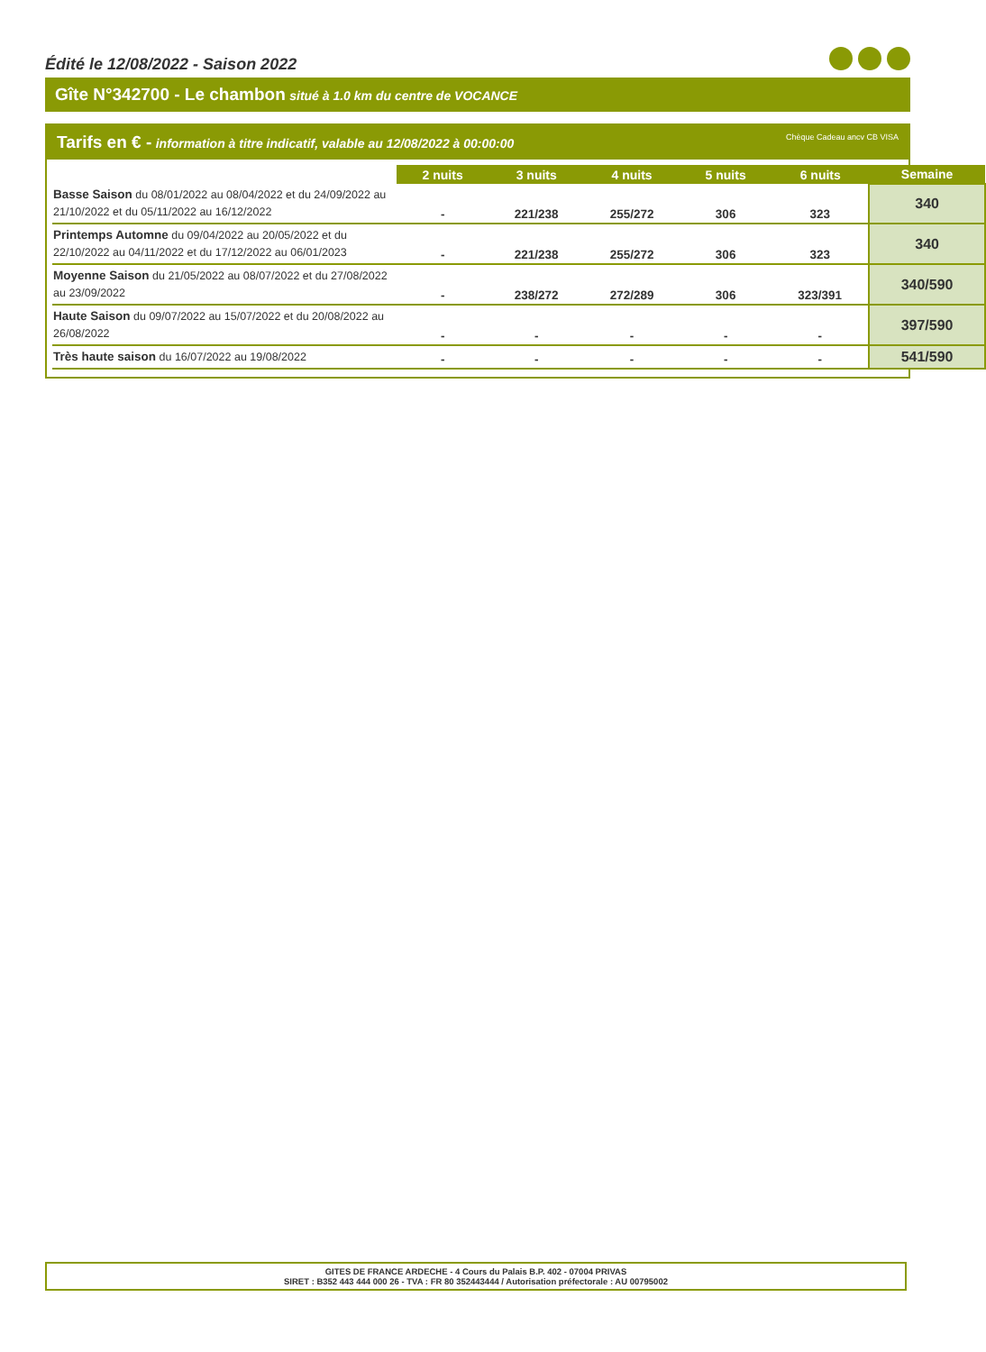Édité le 12/08/2022 - Saison 2022
Gîte N°342700 - Le chambon situé à 1.0 km du centre de VOCANCE
Tarifs en € - information à titre indicatif, valable au 12/08/2022 à 00:00:00
Chèque Cadeau ancv CB VISA
| | 2 nuits | 3 nuits | 4 nuits | 5 nuits | 6 nuits | Semaine |
| --- | --- | --- | --- | --- | --- | --- |
| Basse Saison du 08/01/2022 au 08/04/2022 et du 24/09/2022 au 21/10/2022 et du 05/11/2022 au 16/12/2022 | - | 221/238 | 255/272 | 306 | 323 | 340 |
| Printemps Automne du 09/04/2022 au 20/05/2022 et du 22/10/2022 au 04/11/2022 et du 17/12/2022 au 06/01/2023 | - | 221/238 | 255/272 | 306 | 323 | 340 |
| Moyenne Saison du 21/05/2022 au 08/07/2022 et du 27/08/2022 au 23/09/2022 | - | 238/272 | 272/289 | 306 | 323/391 | 340/590 |
| Haute Saison du 09/07/2022 au 15/07/2022 et du 20/08/2022 au 26/08/2022 | - | - | - | - | - | 397/590 |
| Très haute saison du 16/07/2022 au 19/08/2022 | - | - | - | - | - | 541/590 |
GITES DE FRANCE ARDECHE - 4 Cours du Palais B.P. 402 - 07004 PRIVAS
SIRET : B352 443 444 000 26 - TVA : FR 80 352443444 / Autorisation préfectorale : AU 00795002